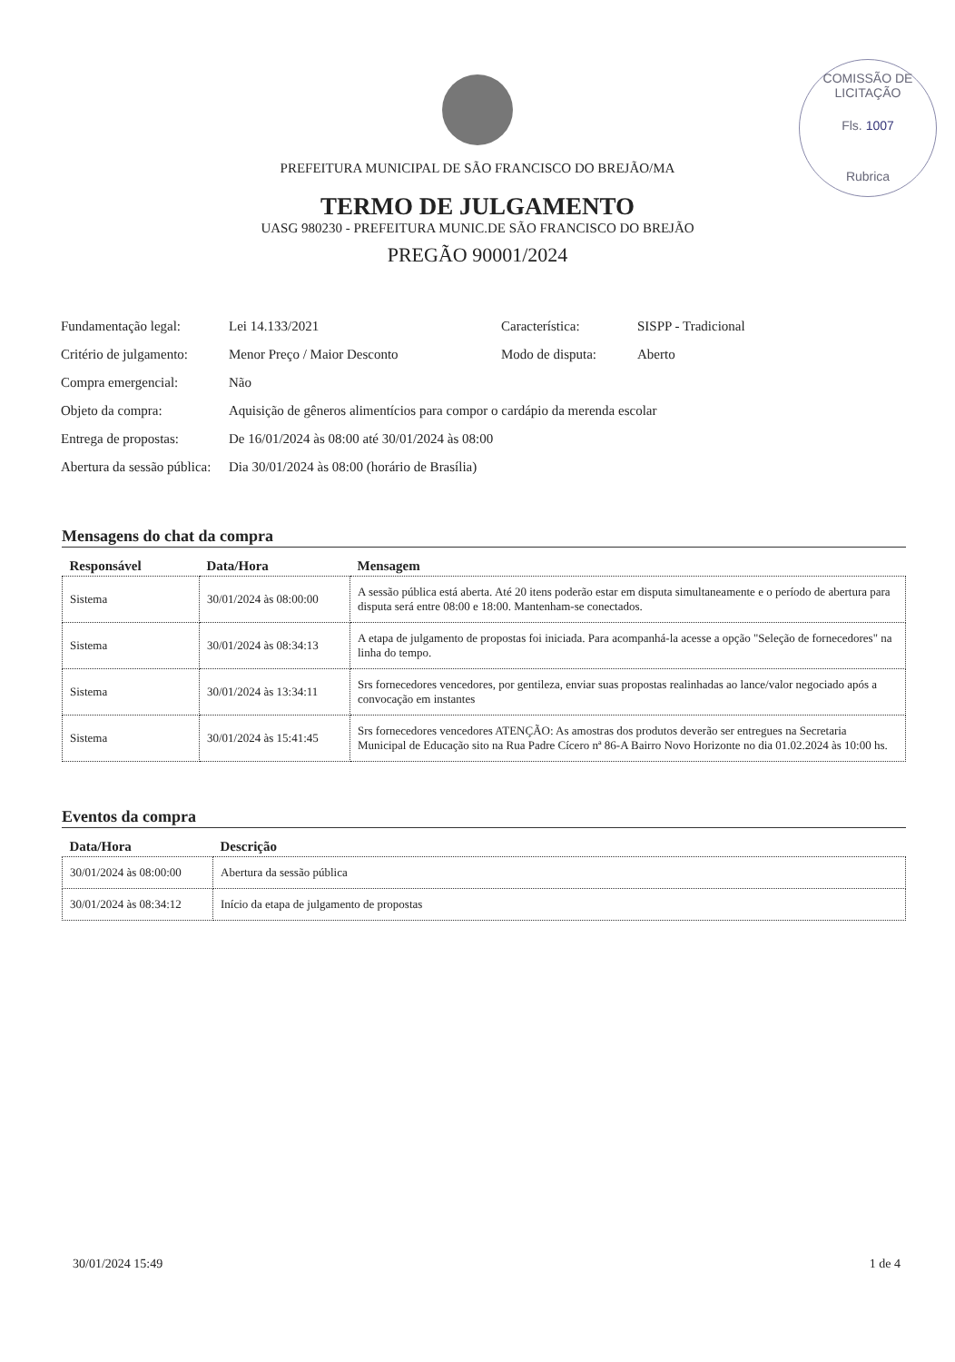COMISSÃO DE LICITAÇÃO
Fls. 1007
Rubrica
PREFEITURA MUNICIPAL DE SÃO FRANCISCO DO BREJÃO/MA
TERMO DE JULGAMENTO
UASG 980230 - PREFEITURA MUNIC.DE SÃO FRANCISCO DO BREJÃO
PREGÃO 90001/2024
| Fundamentação legal: | Lei 14.133/2021 | Característica: | SISPP - Tradicional |
| Critério de julgamento: | Menor Preço / Maior Desconto | Modo de disputa: | Aberto |
| Compra emergencial: | Não | | |
| Objeto da compra: | Aquisição de gêneros alimentícios para compor o cardápio da merenda escolar | | |
| Entrega de propostas: | De 16/01/2024 às 08:00 até 30/01/2024 às 08:00 | | |
| Abertura da sessão pública: | Dia 30/01/2024 às 08:00 (horário de Brasília) | | |
Mensagens do chat da compra
| Responsável | Data/Hora | Mensagem |
| --- | --- | --- |
| Sistema | 30/01/2024 às 08:00:00 | A sessão pública está aberta. Até 20 itens poderão estar em disputa simultaneamente e o período de abertura para disputa será entre 08:00 e 18:00. Mantenham-se conectados. |
| Sistema | 30/01/2024 às 08:34:13 | A etapa de julgamento de propostas foi iniciada. Para acompanhá-la acesse a opção "Seleção de fornecedores" na linha do tempo. |
| Sistema | 30/01/2024 às 13:34:11 | Srs fornecedores vencedores, por gentileza, enviar suas propostas realinhadas ao lance/valor negociado após a convocação em instantes |
| Sistema | 30/01/2024 às 15:41:45 | Srs fornecedores vencedores ATENÇÃO: As amostras dos produtos deverão ser entregues na Secretaria Municipal de Educação sito na Rua Padre Cícero nª 86-A Bairro Novo Horizonte no dia 01.02.2024 às 10:00 hs. |
Eventos da compra
| Data/Hora | Descrição |
| --- | --- |
| 30/01/2024 às 08:00:00 | Abertura da sessão pública |
| 30/01/2024 às 08:34:12 | Início da etapa de julgamento de propostas |
30/01/2024 15:49 1 de 4